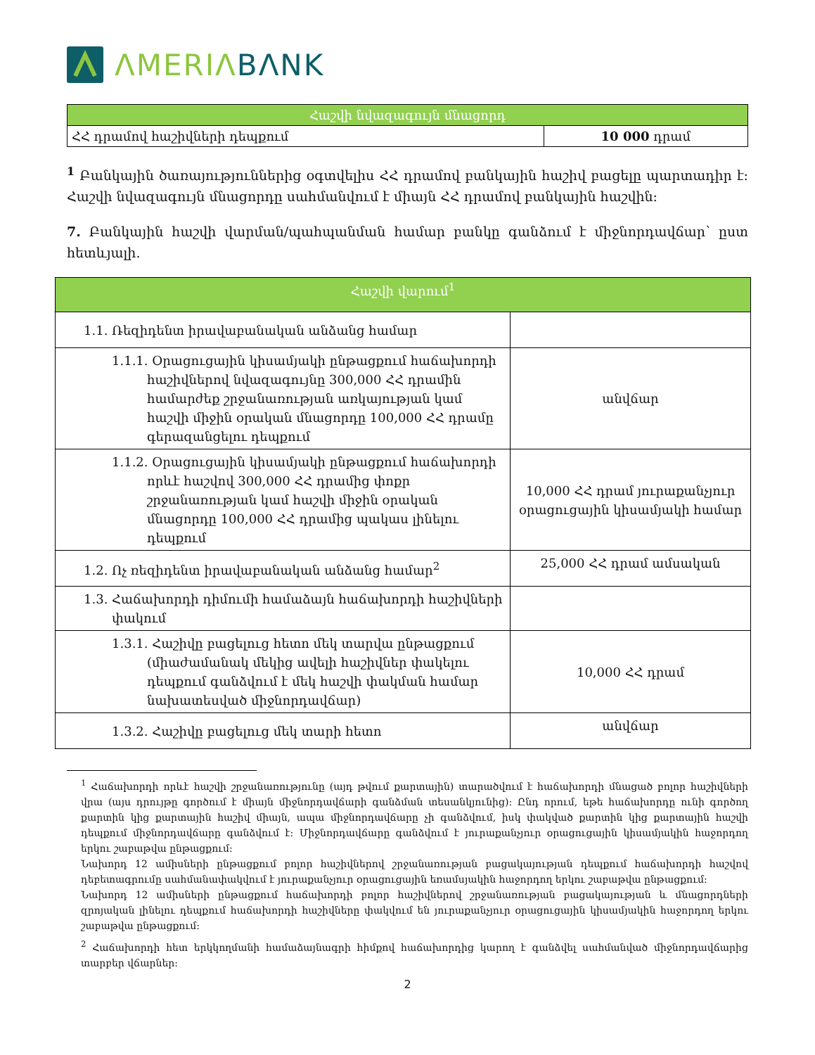ΛMERIΛ BΛNK
| Հաշվի նվազագույն մնացորդ | |
| --- | --- |
| ՀՀ դրամով հաշիվների դեպքում | 10 000 դրամ |
<sup>1</sup> Բանկային ծառայություններից օգտվելիս ՀՀ դրամով բանկային հաշիվ բացելը պարտադիր է: Հաշվի նվազագույն մնացորդը սահմանվում է միայն ՀՀ դրամով բանկային հաշվին:
7. Բանկային հաշվի վարման/պահպանման համար բանկը գանձում է միջնորդավճար՝ ըստ հետևյալի.
| Հաշվի վարում<sup>1</sup> | |
| --- | --- |
| 1.1. Ռեզիդենտ իրավաբանական անձանց համար | |
| 1.1.1. Օրացուցային կիսամյակի ընթացքում հաճախորդի հաշիվներով նվազագույնը 300,000 ՀՀ դրամին համարժեք շրջանառության առկայության կամ հաշվի միջին օրական մնացորդը 100,000 ՀՀ դրամը գերազանցելու դեպքում | անվճար |
| 1.1.2. Օրացուցային կիսամյակի ընթացքում հաճախորդի որևէ հաշվով 300,000 ՀՀ դրամից փոքր շրջանառության կամ հաշվի միջին օրական մնացորդը 100,000 ՀՀ դրամից պակաս լինելու դեպքում | 10,000 ՀՀ դրամ յուրաքանչյուր օրացուցային կիսամյակի համար |
| 1.2. Ոչ ռեզիդենտ իրավաբանական անձանց համար<sup>2</sup> | 25,000 ՀՀ դրամ ամսական |
| 1.3. Հաճախորդի դիմումի համաձայն հաճախորդի հաշիվների փակում | |
| 1.3.1. Հաշիվը բացելուց հետո մեկ տարվա ընթացքում (միաժամանակ մեկից ավելի հաշիվներ փակելու դեպքում գանձվում է մեկ հաշվի փակման համար նախատեսված միջնորդավճար) | 10,000 ՀՀ դրամ |
| 1.3.2. Հաշիվը բացելուց մեկ տարի հետո | անվճար |
<sup>1</sup> Հաճախորդի որևէ հաշվի շրջանառությունը (այդ թվում քարտային) տարածվում է հաճախորդի մնացած բոլոր հաշիվների վրա (այս դրույթը գործում է միայն միջնորդավճարի գանձման տեսանկյունից): Ընդ որում, եթե հաճախորդը ունի գործող քարտին կից քարտային հաշիվ միայն, ապա միջնորդավճարը չի գանձվում, իսկ փակված քարտին կից քարտային հաշվի դեպքում միջնորդավճարը գանձվում է: Միջնորդավճարը գանձվում է յուրաքանչյուր օրացուցային կիսամյակին հաջորդող երկու շաբաթվա ընթացքում:
Նախորդ 12 ամիսների ընթացքում բոլոր հաշիվներով շրջանառության բացակայության դեպքում հաճախորդի հաշվով դեբետագրումը սահմանափակվում է յուրաքանչյուր օրացուցային եռամսյակին հաջորդող երկու շաբաթվա ընթացքում:
Նախորդ 12 ամիսների ընթացքում հաճախորդի բոլոր հաշիվներով շրջանառության բացակայության և մնացորդների զրոյական լինելու դեպքում հաճախորդի հաշիվները փակվում են յուրաքանչյուր օրացուցային կիսամյակին հաջորդող երկու շաբաթվա ընթացքում:
<sup>2</sup> Հաճախորդի հետ երկկողմանի համաձայնագրի հիմքով հաճախորդից կարող է գանձվել սահմանված միջնորդավճարից տարբեր վճարներ:
2